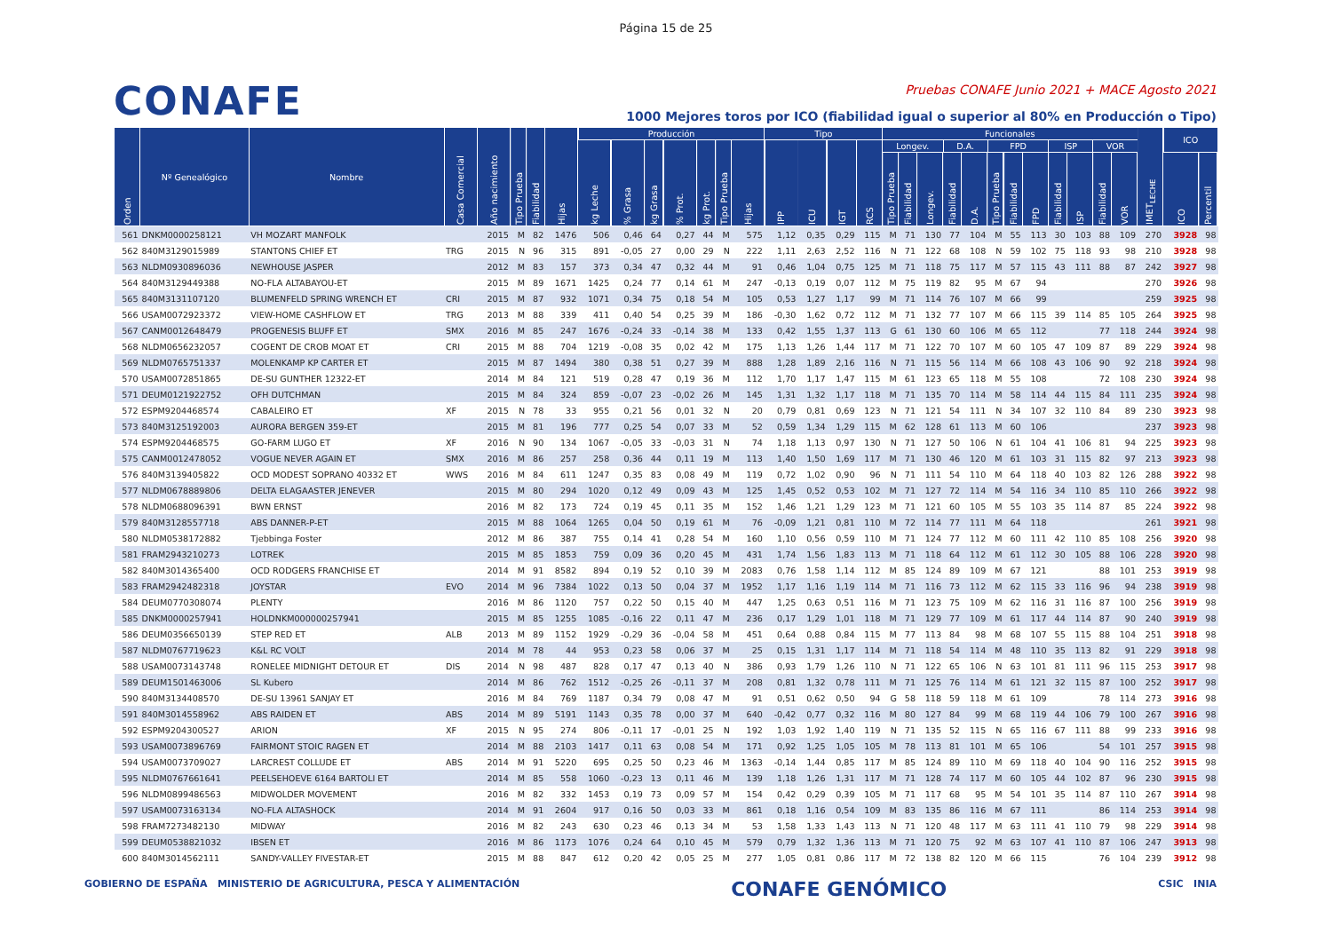Página 15 de 25
CONAFE
Pruebas CONAFE Junio 2021 + MACE Agosto 2021
1000 Mejores toros por ICO (fiabilidad igual o superior al 80% en Producción o Tipo)
| Orden | Nº Genealógico | Nombre | Casa Comercial | Año nacimiento | Tipo Prueba | Fiabilidad | Hijas | Producción | | | | | | | Tipo | | | | Funcionales | | | | | | | | | | | | IMET<sub>LECHE</sub> | ICO | |
| --- | --- | --- | --- | --- | --- | --- | --- | --- | --- | --- | --- | --- | --- | --- | --- | --- | --- | --- | --- | --- | --- | --- | --- | --- | --- | --- | --- | --- | --- | --- | --- | --- | --- |
| | | | | | | | | kg Leche | % Grasa | kg Grasa | % Prot. | kg Prot. | Tipo Prueba | Hijas | IPP | ICU | IGT | RCS | Longev. | | | D.A. | | FPD | | | ISP | | VOR | | | | |
| | | | | | | | | | | | | | | | | | | | Tipo Prueba | Fiabilidad | Longev. | Fiabilidad | D.A. | Tipo Prueba | Fiabilidad | FPD | Fiabilidad | ISP | Fiabilidad | VOR | | ICO | Percentil |
| 561 | DNKM0000258121 | VH MOZART MANFOLK | | 2015 | M | 82 | 1476 | 506 | 0,46 | 64 | 0,27 | 44 | M | 575 | 1,12 | 0,35 | 0,29 | 115 | M | 71 | 130 | 77 | 104 | M | 55 | 113 | 30 | 103 | 88 | 109 | 270 | 3928 | 98 |
| 562 | 840M3129015989 | STANTONS CHIEF ET | TRG | 2015 | N | 96 | 315 | 891 | -0,05 | 27 | 0,00 | 29 | N | 222 | 1,11 | 2,63 | 2,52 | 116 | N | 71 | 122 | 68 | 108 | N | 59 | 102 | 75 | 118 | 93 | 98 | 210 | 3928 | 98 |
| 563 | NLDM0930896036 | NEWHOUSE JASPER | | 2012 | M | 83 | 157 | 373 | 0,34 | 47 | 0,32 | 44 | M | 91 | 0,46 | 1,04 | 0,75 | 125 | M | 71 | 118 | 75 | 117 | M | 57 | 115 | 43 | 111 | 88 | 87 | 242 | 3927 | 98 |
| 564 | 840M3129449388 | NO-FLA ALTABAYOU-ET | | 2015 | M | 89 | 1671 | 1425 | 0,24 | 77 | 0,14 | 61 | M | 247 | -0,13 | 0,19 | 0,07 | 112 | M | 75 | 119 | 82 | 95 | M | 67 | 94 | | | | | 270 | 3926 | 98 |
| 565 | 840M3131107120 | BLUMENFELD SPRING WRENCH ET | CRI | 2015 | M | 87 | 932 | 1071 | 0,34 | 75 | 0,18 | 54 | M | 105 | 0,53 | 1,27 | 1,17 | 99 | M | 71 | 114 | 76 | 107 | M | 66 | 99 | | | | | 259 | 3925 | 98 |
| 566 | USAM0072923372 | VIEW-HOME CASHFLOW ET | TRG | 2013 | M | 88 | 339 | 411 | 0,40 | 54 | 0,25 | 39 | M | 186 | -0,30 | 1,62 | 0,72 | 112 | M | 71 | 132 | 77 | 107 | M | 66 | 115 | 39 | 114 | 85 | 105 | 264 | 3925 | 98 |
| 567 | CANM0012648479 | PROGENESIS BLUFF ET | SMX | 2016 | M | 85 | 247 | 1676 | -0,24 | 33 | -0,14 | 38 | M | 133 | 0,42 | 1,55 | 1,37 | 113 | G | 61 | 130 | 60 | 106 | M | 65 | 112 | | | 77 | 118 | 244 | 3924 | 98 |
| 568 | NLDM0656232057 | COGENT DE CROB MOAT ET | CRI | 2015 | M | 88 | 704 | 1219 | -0,08 | 35 | 0,02 | 42 | M | 175 | 1,13 | 1,26 | 1,44 | 117 | M | 71 | 122 | 70 | 107 | M | 60 | 105 | 47 | 109 | 87 | 89 | 229 | 3924 | 98 |
| 569 | NLDM0765751337 | MOLENKAMP KP CARTER ET | | 2015 | M | 87 | 1494 | 380 | 0,38 | 51 | 0,27 | 39 | M | 888 | 1,28 | 1,89 | 2,16 | 116 | N | 71 | 115 | 56 | 114 | M | 66 | 108 | 43 | 106 | 90 | 92 | 218 | 3924 | 98 |
| 570 | USAM0072851865 | DE-SU GUNTHER 12322-ET | | 2014 | M | 84 | 121 | 519 | 0,28 | 47 | 0,19 | 36 | M | 112 | 1,70 | 1,17 | 1,47 | 115 | M | 61 | 123 | 65 | 118 | M | 55 | 108 | | | 72 | 108 | 230 | 3924 | 98 |
| 571 | DEUM0121922752 | OFH DUTCHMAN | | 2015 | M | 84 | 324 | 859 | -0,07 | 23 | -0,02 | 26 | M | 145 | 1,31 | 1,32 | 1,17 | 118 | M | 71 | 135 | 70 | 114 | M | 58 | 114 | 44 | 115 | 84 | 111 | 235 | 3924 | 98 |
| 572 | ESPM9204468574 | CABALEIRO ET | XF | 2015 | N | 78 | 33 | 955 | 0,21 | 56 | 0,01 | 32 | N | 20 | 0,79 | 0,81 | 0,69 | 123 | N | 71 | 121 | 54 | 111 | N | 34 | 107 | 32 | 110 | 84 | 89 | 230 | 3923 | 98 |
| 573 | 840M3125192003 | AURORA BERGEN 359-ET | | 2015 | M | 81 | 196 | 777 | 0,25 | 54 | 0,07 | 33 | M | 52 | 0,59 | 1,34 | 1,29 | 115 | M | 62 | 128 | 61 | 113 | M | 60 | 106 | | | | | 237 | 3923 | 98 |
| 574 | ESPM9204468575 | GO-FARM LUGO ET | XF | 2016 | N | 90 | 134 | 1067 | -0,05 | 33 | -0,03 | 31 | N | 74 | 1,18 | 1,13 | 0,97 | 130 | N | 71 | 127 | 50 | 106 | N | 61 | 104 | 41 | 106 | 81 | 94 | 225 | 3923 | 98 |
| 575 | CANM0012478052 | VOGUE NEVER AGAIN ET | SMX | 2016 | M | 86 | 257 | 258 | 0,36 | 44 | 0,11 | 19 | M | 113 | 1,40 | 1,50 | 1,69 | 117 | M | 71 | 130 | 46 | 120 | M | 61 | 103 | 31 | 115 | 82 | 97 | 213 | 3923 | 98 |
| 576 | 840M3139405822 | OCD MODEST SOPRANO 40332 ET | WWS | 2016 | M | 84 | 611 | 1247 | 0,35 | 83 | 0,08 | 49 | M | 119 | 0,72 | 1,02 | 0,90 | 96 | N | 71 | 111 | 54 | 110 | M | 64 | 118 | 40 | 103 | 82 | 126 | 288 | 3922 | 98 |
| 577 | NLDM0678889806 | DELTA ELAGAASTER JENEVER | | 2015 | M | 80 | 294 | 1020 | 0,12 | 49 | 0,09 | 43 | M | 125 | 1,45 | 0,52 | 0,53 | 102 | M | 71 | 127 | 72 | 114 | M | 54 | 116 | 34 | 110 | 85 | 110 | 266 | 3922 | 98 |
| 578 | NLDM0688096391 | BWN ERNST | | 2016 | M | 82 | 173 | 724 | 0,19 | 45 | 0,11 | 35 | M | 152 | 1,46 | 1,21 | 1,29 | 123 | M | 71 | 121 | 60 | 105 | M | 55 | 103 | 35 | 114 | 87 | 85 | 224 | 3922 | 98 |
| 579 | 840M3128557718 | ABS DANNER-P-ET | | 2015 | M | 88 | 1064 | 1265 | 0,04 | 50 | 0,19 | 61 | M | 76 | -0,09 | 1,21 | 0,81 | 110 | M | 72 | 114 | 77 | 111 | M | 64 | 118 | | | | | 261 | 3921 | 98 |
| 580 | NLDM0538172882 | Tjebbinga Foster | | 2012 | M | 86 | 387 | 755 | 0,14 | 41 | 0,28 | 54 | M | 160 | 1,10 | 0,56 | 0,59 | 110 | M | 71 | 124 | 77 | 112 | M | 60 | 111 | 42 | 110 | 85 | 108 | 256 | 3920 | 98 |
| 581 | FRAM2943210273 | LOTREK | | 2015 | M | 85 | 1853 | 759 | 0,09 | 36 | 0,20 | 45 | M | 431 | 1,74 | 1,56 | 1,83 | 113 | M | 71 | 118 | 64 | 112 | M | 61 | 112 | 30 | 105 | 88 | 106 | 228 | 3920 | 98 |
| 582 | 840M3014365400 | OCD RODGERS FRANCHISE ET | | 2014 | M | 91 | 8582 | 894 | 0,19 | 52 | 0,10 | 39 | M | 2083 | 0,76 | 1,58 | 1,14 | 112 | M | 85 | 124 | 89 | 109 | M | 67 | 121 | | | 88 | 101 | 253 | 3919 | 98 |
| 583 | FRAM2942482318 | JOYSTAR | EVO | 2014 | M | 96 | 7384 | 1022 | 0,13 | 50 | 0,04 | 37 | M | 1952 | 1,17 | 1,16 | 1,19 | 114 | M | 71 | 116 | 73 | 112 | M | 62 | 115 | 33 | 116 | 96 | 94 | 238 | 3919 | 98 |
| 584 | DEUM0770308074 | PLENTY | | 2016 | M | 86 | 1120 | 757 | 0,22 | 50 | 0,15 | 40 | M | 447 | 1,25 | 0,63 | 0,51 | 116 | M | 71 | 123 | 75 | 109 | M | 62 | 116 | 31 | 116 | 87 | 100 | 256 | 3919 | 98 |
| 585 | DNKM0000257941 | HOLDNKM000000257941 | | 2015 | M | 85 | 1255 | 1085 | -0,16 | 22 | 0,11 | 47 | M | 236 | 0,17 | 1,29 | 1,01 | 118 | M | 71 | 129 | 77 | 109 | M | 61 | 117 | 44 | 114 | 87 | 90 | 240 | 3919 | 98 |
| 586 | DEUM0356650139 | STEP RED ET | ALB | 2013 | M | 89 | 1152 | 1929 | -0,29 | 36 | -0,04 | 58 | M | 451 | 0,64 | 0,88 | 0,84 | 115 | M | 77 | 113 | 84 | 98 | M | 68 | 107 | 55 | 115 | 88 | 104 | 251 | 3918 | 98 |
| 587 | NLDM0767719623 | K&L RC VOLT | | 2014 | M | 78 | 44 | 953 | 0,23 | 58 | 0,06 | 37 | M | 25 | 0,15 | 1,31 | 1,17 | 114 | M | 71 | 118 | 54 | 114 | M | 48 | 110 | 35 | 113 | 82 | 91 | 229 | 3918 | 98 |
| 588 | USAM0073143748 | RONELEE MIDNIGHT DETOUR ET | DIS | 2014 | N | 98 | 487 | 828 | 0,17 | 47 | 0,13 | 40 | N | 386 | 0,93 | 1,79 | 1,26 | 110 | N | 71 | 122 | 65 | 106 | N | 63 | 101 | 81 | 111 | 96 | 115 | 253 | 3917 | 98 |
| 589 | DEUM1501463006 | SL Kubero | | 2014 | M | 86 | 762 | 1512 | -0,25 | 26 | -0,11 | 37 | M | 208 | 0,81 | 1,32 | 0,78 | 111 | M | 71 | 125 | 76 | 114 | M | 61 | 121 | 32 | 115 | 87 | 100 | 252 | 3917 | 98 |
| 590 | 840M3134408570 | DE-SU 13961 SANJAY ET | | 2016 | M | 84 | 769 | 1187 | 0,34 | 79 | 0,08 | 47 | M | 91 | 0,51 | 0,62 | 0,50 | 94 | G | 58 | 118 | 59 | 118 | M | 61 | 109 | | | 78 | 114 | 273 | 3916 | 98 |
| 591 | 840M3014558962 | ABS RAIDEN ET | ABS | 2014 | M | 89 | 5191 | 1143 | 0,35 | 78 | 0,00 | 37 | M | 640 | -0,42 | 0,77 | 0,32 | 116 | M | 80 | 127 | 84 | 99 | M | 68 | 119 | 44 | 106 | 79 | 100 | 267 | 3916 | 98 |
| 592 | ESPM9204300527 | ARION | XF | 2015 | N | 95 | 274 | 806 | -0,11 | 17 | -0,01 | 25 | N | 192 | 1,03 | 1,92 | 1,40 | 119 | N | 71 | 135 | 52 | 115 | N | 65 | 116 | 67 | 111 | 88 | 99 | 233 | 3916 | 98 |
| 593 | USAM0073896769 | FAIRMONT STOIC RAGEN ET | | 2014 | M | 88 | 2103 | 1417 | 0,11 | 63 | 0,08 | 54 | M | 171 | 0,92 | 1,25 | 1,05 | 105 | M | 78 | 113 | 81 | 101 | M | 65 | 106 | | | 54 | 101 | 257 | 3915 | 98 |
| 594 | USAM0073709027 | LARCREST COLLUDE ET | ABS | 2014 | M | 91 | 5220 | 695 | 0,25 | 50 | 0,23 | 46 | M | 1363 | -0,14 | 1,44 | 0,85 | 117 | M | 85 | 124 | 89 | 110 | M | 69 | 118 | 40 | 104 | 90 | 116 | 252 | 3915 | 98 |
| 595 | NLDM0767661641 | PEELSEHOEVE 6164 BARTOLI ET | | 2014 | M | 85 | 558 | 1060 | -0,23 | 13 | 0,11 | 46 | M | 139 | 1,18 | 1,26 | 1,31 | 117 | M | 71 | 128 | 74 | 117 | M | 60 | 105 | 44 | 102 | 87 | 96 | 230 | 3915 | 98 |
| 596 | NLDM0899486563 | MIDWOLDER MOVEMENT | | 2016 | M | 82 | 332 | 1453 | 0,19 | 73 | 0,09 | 57 | M | 154 | 0,42 | 0,29 | 0,39 | 105 | M | 71 | 117 | 68 | 95 | M | 54 | 101 | 35 | 114 | 87 | 110 | 267 | 3914 | 98 |
| 597 | USAM0073163134 | NO-FLA ALTASHOCK | | 2014 | M | 91 | 2604 | 917 | 0,16 | 50 | 0,03 | 33 | M | 861 | 0,18 | 1,16 | 0,54 | 109 | M | 83 | 135 | 86 | 116 | M | 67 | 111 | | | 86 | 114 | 253 | 3914 | 98 |
| 598 | FRAM7273482130 | MIDWAY | | 2016 | M | 82 | 243 | 630 | 0,23 | 46 | 0,13 | 34 | M | 53 | 1,58 | 1,33 | 1,43 | 113 | N | 71 | 120 | 48 | 117 | M | 63 | 111 | 41 | 110 | 79 | 98 | 229 | 3914 | 98 |
| 599 | DEUM0538821032 | IBSEN ET | | 2016 | M | 86 | 1173 | 1076 | 0,24 | 64 | 0,10 | 45 | M | 579 | 0,79 | 1,32 | 1,36 | 113 | M | 71 | 120 | 75 | 92 | M | 63 | 107 | 41 | 110 | 87 | 106 | 247 | 3913 | 98 |
| 600 | 840M3014562111 | SANDY-VALLEY FIVESTAR-ET | | 2015 | M | 88 | 847 | 612 | 0,20 | 42 | 0,05 | 25 | M | 277 | 1,05 | 0,81 | 0,86 | 117 | M | 72 | 138 | 82 | 120 | M | 66 | 115 | | | 76 | 104 | 239 | 3912 | 98 |
GOBIERNO DE ESPAÑA MINISTERIO DE AGRICULTURA, PESCA Y ALIMENTACIÓN
CONAFE GENÓMICO
CSIC INIA